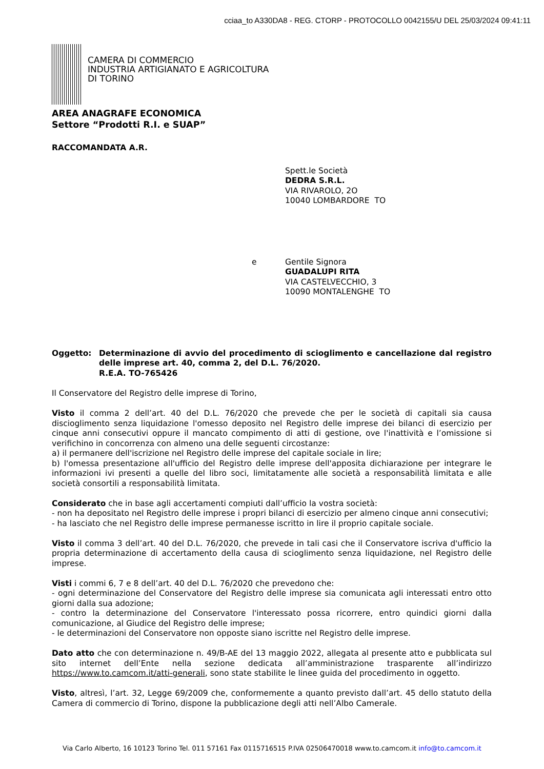cciaa_to A330DA8 - REG. CTORP - PROTOCOLLO 0042155/U DEL 25/03/2024 09:41:11
CAMERA DI COMMERCIO
INDUSTRIA ARTIGIANATO E AGRICOLTURA
DI TORINO
AREA ANAGRAFE ECONOMICA
Settore “Prodotti R.I. e SUAP”
RACCOMANDATA A.R.
Spett.le Società
DEDRA S.R.L.
VIA RIVAROLO, 2O
10040 LOMBARDORE TO
e Gentile Signora
GUADALUPI RITA
VIA CASTELVECCHIO, 3
10090 MONTALENGHE TO
Oggetto: Determinazione di avvio del procedimento di scioglimento e cancellazione dal registro delle imprese art. 40, comma 2, del D.L. 76/2020.
R.E.A. TO-765426
Il Conservatore del Registro delle imprese di Torino,
Visto il comma 2 dell’art. 40 del D.L. 76/2020 che prevede che per le società di capitali sia causa discioglimento senza liquidazione l'omesso deposito nel Registro delle imprese dei bilanci di esercizio per cinque anni consecutivi oppure il mancato compimento di atti di gestione, ove l'inattività e l’omissione si verifichino in concorrenza con almeno una delle seguenti circostanze:
a) il permanere dell'iscrizione nel Registro delle imprese del capitale sociale in lire;
b) l'omessa presentazione all'ufficio del Registro delle imprese dell'apposita dichiarazione per integrare le informazioni ivi presenti a quelle del libro soci, limitatamente alle società a responsabilità limitata e alle società consortili a responsabilità limitata.
Considerato che in base agli accertamenti compiuti dall’ufficio la vostra società:
- non ha depositato nel Registro delle imprese i propri bilanci di esercizio per almeno cinque anni consecutivi;
- ha lasciato che nel Registro delle imprese permanesse iscritto in lire il proprio capitale sociale.
Visto il comma 3 dell’art. 40 del D.L. 76/2020, che prevede in tali casi che il Conservatore iscriva d'ufficio la propria determinazione di accertamento della causa di scioglimento senza liquidazione, nel Registro delle imprese.
Visti i commi 6, 7 e 8 dell’art. 40 del D.L. 76/2020 che prevedono che:
- ogni determinazione del Conservatore del Registro delle imprese sia comunicata agli interessati entro otto giorni dalla sua adozione;
- contro la determinazione del Conservatore l'interessato possa ricorrere, entro quindici giorni dalla comunicazione, al Giudice del Registro delle imprese;
- le determinazioni del Conservatore non opposte siano iscritte nel Registro delle imprese.
Dato atto che con determinazione n. 49/B-AE del 13 maggio 2022, allegata al presente atto e pubblicata sul sito internet dell’Ente nella sezione dedicata all’amministrazione trasparente all’indirizzo https://www.to.camcom.it/atti-generali, sono state stabilite le linee guida del procedimento in oggetto.
Visto, altresì, l’art. 32, Legge 69/2009 che, conformemente a quanto previsto dall’art. 45 dello statuto della Camera di commercio di Torino, dispone la pubblicazione degli atti nell’Albo Camerale.
Via Carlo Alberto, 16 10123 Torino Tel. 011 57161 Fax 0115716515 P.IVA 02506470018 www.to.camcom.it info@to.camcom.it